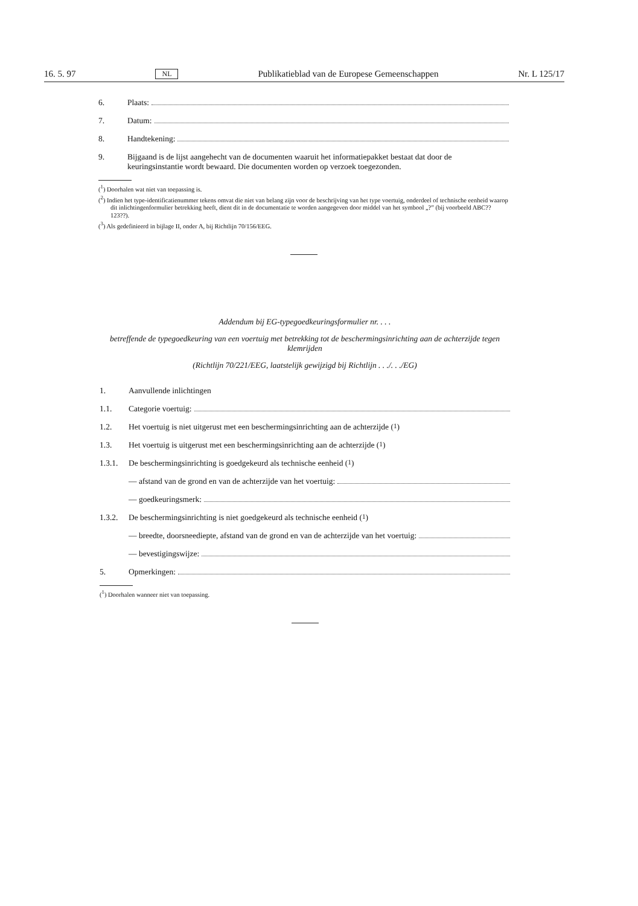16. 5. 97 NL Publikatieblad van de Europese Gemeenschappen Nr. L 125/17
6. Plaats:
7. Datum:
8. Handtekening:
9. Bijgaand is de lijst aangehecht van de documenten waaruit het informatiepakket bestaat dat door de keuringsinstantie wordt bewaard. Die documenten worden op verzoek toegezonden.
(<sup>1</sup>) Doorhalen wat niet van toepassing is.
(<sup>2</sup>) Indien het type-identificatienummer tekens omvat die niet van belang zijn voor de beschrijving van het type voertuig, onderdeel of technische eenheid waarop dit inlichtingenformulier betrekking heeft, dient dit in de documentatie te worden aangegeven door middel van het symbool „?” (bij voorbeeld ABC??123??).
(<sup>3</sup>) Als gedefinieerd in bijlage II, onder A, bij Richtlijn 70/156/EEG.
Addendum bij EG-typegoedkeuringsformulier nr. . . .
betreffende de typegoedkeuring van een voertuig met betrekking tot de beschermingsinrichting aan de achterzijde tegen klemrijden
(Richtlijn 70/221/EEG, laatstelijk gewijzigd bij Richtlijn . . ./. . ./EG)
1. Aanvullende inlichtingen
1.1. Categorie voertuig:
1.2. Het voertuig is niet uitgerust met een beschermingsinrichting aan de achterzijde (<sup>1</sup>)
1.3. Het voertuig is uitgerust met een beschermingsinrichting aan de achterzijde (<sup>1</sup>)
1.3.1. De beschermingsinrichting is goedgekeurd als technische eenheid (<sup>1</sup>)
— afstand van de grond en van de achterzijde van het voertuig:
— goedkeuringsmerk:
1.3.2. De beschermingsinrichting is niet goedgekeurd als technische eenheid (<sup>1</sup>)
— breedte, doorsneediepte, afstand van de grond en van de achterzijde van het voertuig:
— bevestigingswijze:
5. Opmerkingen:
(<sup>1</sup>) Doorhalen wanneer niet van toepassing.